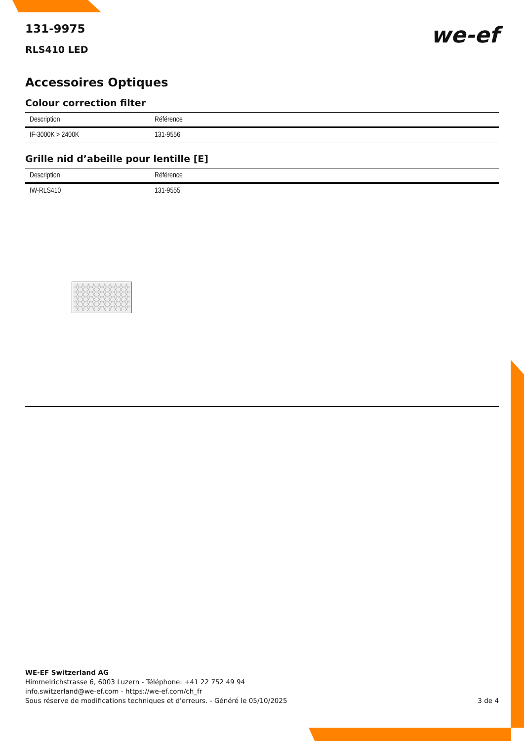we-ef
131-9975
RLS410 LED
Accessoires Optiques
Colour correction filter
| Description | Référence |
| --- | --- |
| IF-3000K > 2400K | 131-9556 |
Grille nid d’abeille pour lentille [E]
| Description | Référence |
| --- | --- |
| IW-RLS410 | 131-9555 |
WE-EF Switzerland AG
Himmelrichstrasse 6, 6003 Luzern - Téléphone: +41 22 752 49 94
info.switzerland@we-ef.com - https://we-ef.com/ch_fr
Sous réserve de modifications techniques et d'erreurs. - Généré le 05/10/2025 3 de 4